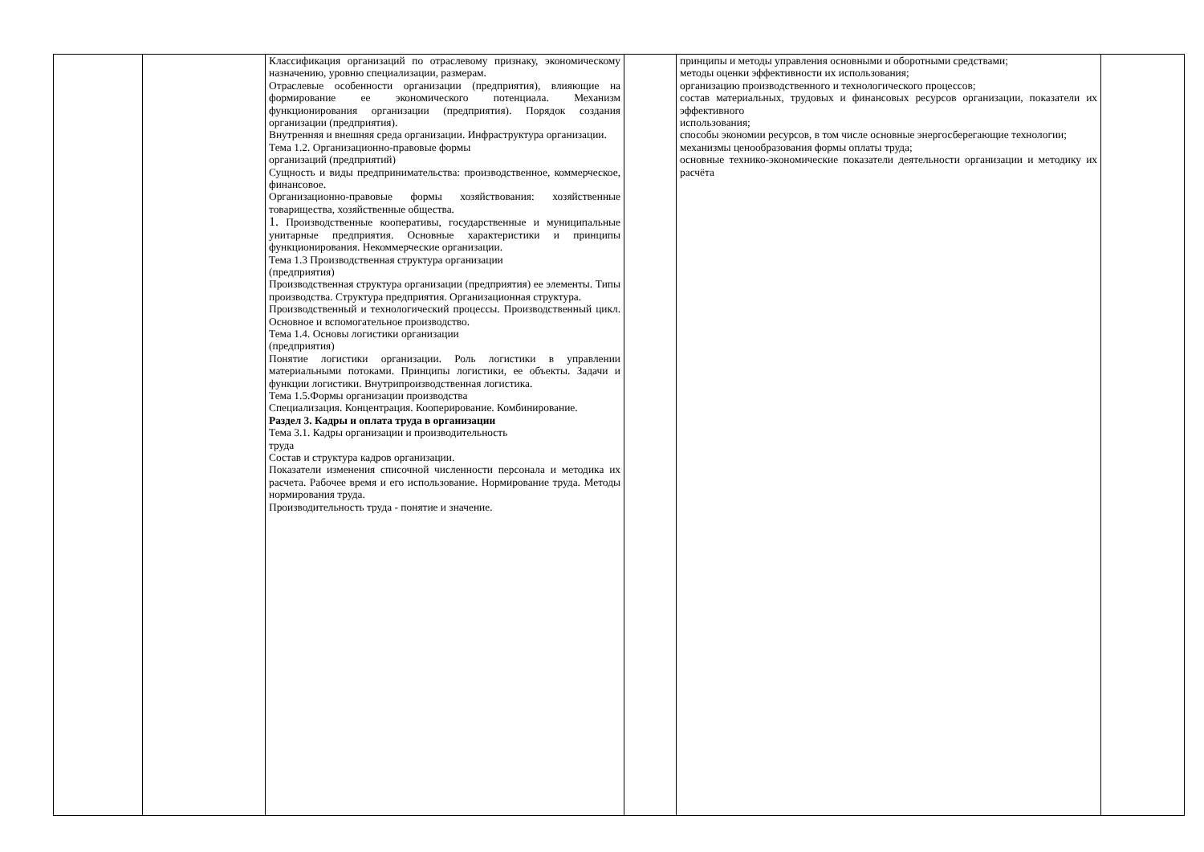| | | Классификация организаций по отраслевому признаку, экономическому назначению, уровню специализации, размерам. Отраслевые особенности организации (предприятия), влияющие на формирование ее экономического потенциала. Механизм функционирования организации (предприятия). Порядок создания организации (предприятия). Внутренняя и внешняя среда организации. Инфраструктура организации. Тема 1.2. Организационно-правовые формы организаций (предприятий) Сущность и виды предпринимательства: производственное, коммерческое, финансовое. Организационно-правовые формы хозяйствования: хозяйственные товарищества, хозяйственные общества. 1. Производственные кооперативы, государственные и муниципальные унитарные предприятия. Основные характеристики и принципы функционирования. Некоммерческие организации. Тема 1.3 Производственная структура организации (предприятия) Производственная структура организации (предприятия) ее элементы. Типы производства. Структура предприятия. Организационная структура. Производственный и технологический процессы. Производственный цикл. Основное и вспомогательное производство. Тема 1.4. Основы логистики организации (предприятия) Понятие логистики организации. Роль логистики в управлении материальными потоками. Принципы логистики, ее объекты. Задачи и функции логистики. Внутрипроизводственная логистика. Тема 1.5.Формы организации производства Специализация. Концентрация. Кооперирование. Комбинирование. Раздел 3. Кадры и оплата труда в организации Тема 3.1. Кадры организации и производительность труда Состав и структура кадров организации. Показатели изменения списочной численности персонала и методика их расчета. Рабочее время и его использование. Нормирование труда. Методы нормирования труда. Производительность труда - понятие и значение. | | принципы и методы управления основными и оборотными средствами; методы оценки эффективности их использования; организацию производственного и технологического процессов; состав материальных, трудовых и финансовых ресурсов организации, показатели их эффективного использования; способы экономии ресурсов, в том числе основные энергосберегающие технологии; механизмы ценообразования формы оплаты труда; основные технико-экономические показатели деятельности организации и методику их расчёта | |